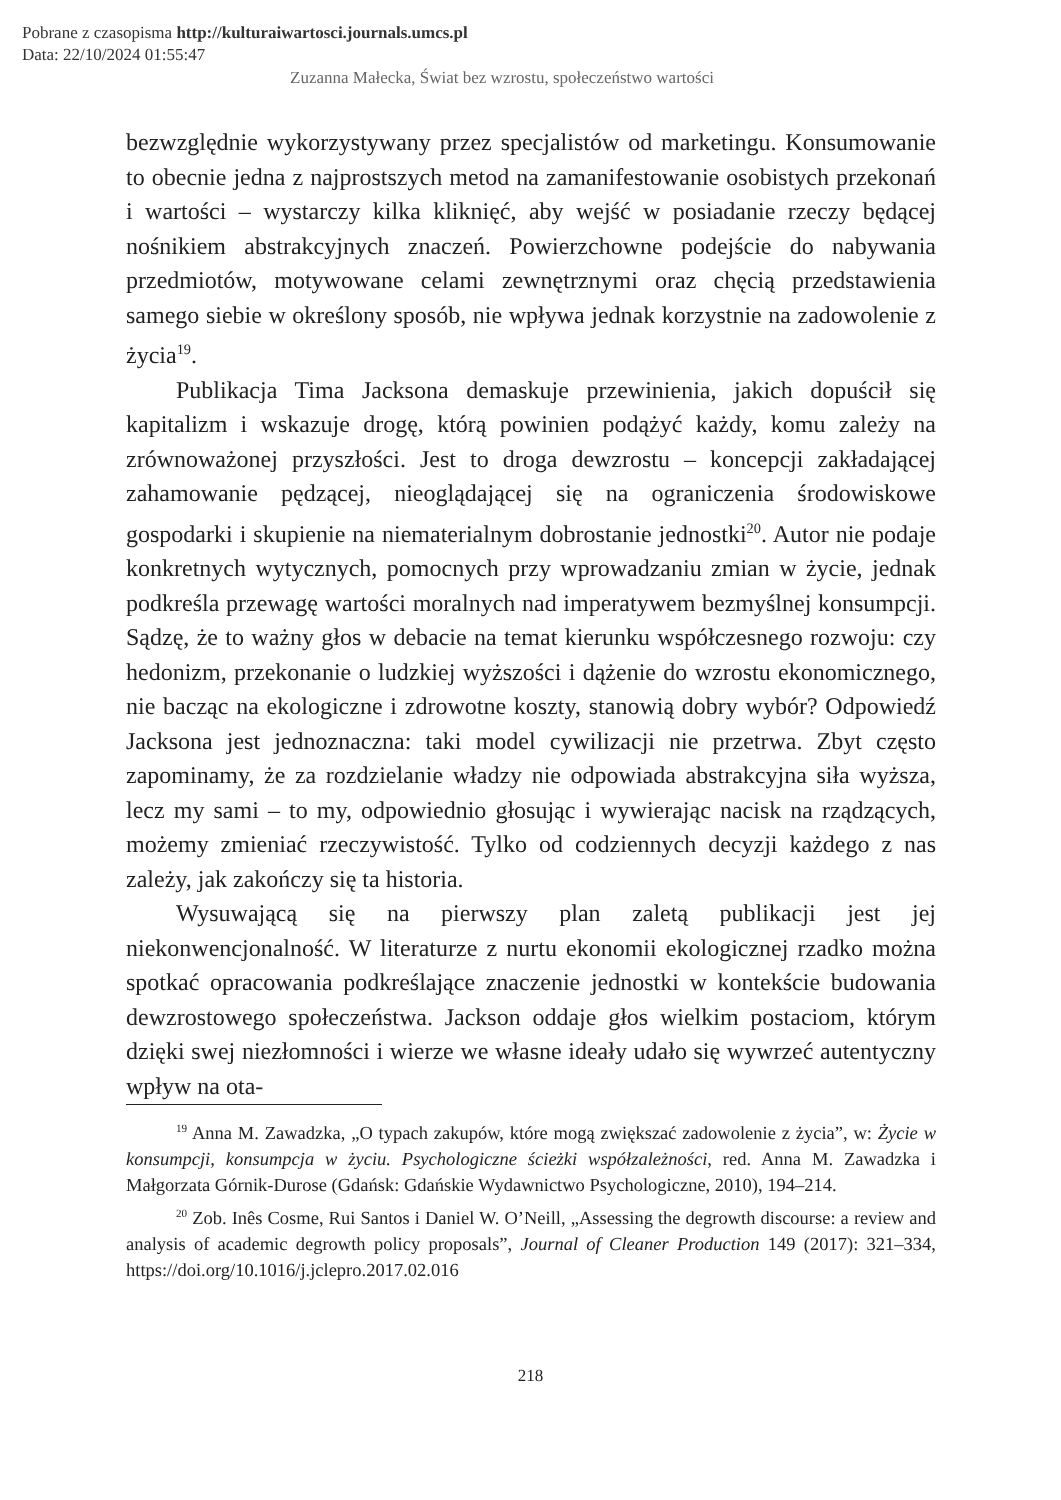Pobrane z czasopisma http://kulturaiwartosci.journals.umcs.pl
Data: 22/10/2024 01:55:47
Zuzanna Małecka, Świat bez wzrostu, społeczeństwo wartości
bezwzględnie wykorzystywany przez specjalistów od marketingu. Konsumowanie to obecnie jedna z najprostszych metod na zamanifestowanie osobistych przekonań i wartości – wystarczy kilka kliknięć, aby wejść w posiadanie rzeczy będącej nośnikiem abstrakcyjnych znaczeń. Powierzchowne podejście do nabywania przedmiotów, motywowane celami zewnętrznymi oraz chęcią przedstawienia samego siebie w określony sposób, nie wpływa jednak korzystnie na zadowolenie z życia<sup>19</sup>.
Publikacja Tima Jacksona demaskuje przewinienia, jakich dopuścił się kapitalizm i wskazuje drogę, którą powinien podążyć każdy, komu zależy na zrównoważonej przyszłości. Jest to droga dewzrostu – koncepcji zakładającej zahamowanie pędzącej, nieoglądającej się na ograniczenia środowiskowe gospodarki i skupienie na niematerialnym dobrostanie jednostki<sup>20</sup>. Autor nie podaje konkretnych wytycznych, pomocnych przy wprowadzaniu zmian w życie, jednak podkreśla przewagę wartości moralnych nad imperatywem bezmyślnej konsumpcji. Sądzę, że to ważny głos w debacie na temat kierunku współczesnego rozwoju: czy hedonizm, przekonanie o ludzkiej wyższości i dążenie do wzrostu ekonomicznego, nie bacząc na ekologiczne i zdrowotne koszty, stanowią dobry wybór? Odpowiedź Jacksona jest jednoznaczna: taki model cywilizacji nie przetrwa. Zbyt często zapominamy, że za rozdzielanie władzy nie odpowiada abstrakcyjna siła wyższa, lecz my sami – to my, odpowiednio głosując i wywierając nacisk na rządzących, możemy zmieniać rzeczywistość. Tylko od codziennych decyzji każdego z nas zależy, jak zakończy się ta historia.
Wysuwającą się na pierwszy plan zaletą publikacji jest jej niekonwencjonalność. W literaturze z nurtu ekonomii ekologicznej rzadko można spotkać opracowania podkreślające znaczenie jednostki w kontekście budowania dewzrostowego społeczeństwa. Jackson oddaje głos wielkim postaciom, którym dzięki swej niezłomności i wierze we własne ideały udało się wywrzeć autentyczny wpływ na ota-
<sup>19</sup> Anna M. Zawadzka, „O typach zakupów, które mogą zwiększać zadowolenie z życia”, w: Życie w konsumpcji, konsumpcja w życiu. Psychologiczne ścieżki współzależności, red. Anna M. Zawadzka i Małgorzata Górnik-Durose (Gdańsk: Gdańskie Wydawnictwo Psychologiczne, 2010), 194–214.
<sup>20</sup> Zob. Inês Cosme, Rui Santos i Daniel W. O’Neill, „Assessing the degrowth discourse: a review and analysis of academic degrowth policy proposals”, Journal of Cleaner Production 149 (2017): 321–334, https://doi.org/10.1016/j.jclepro.2017.02.016
218